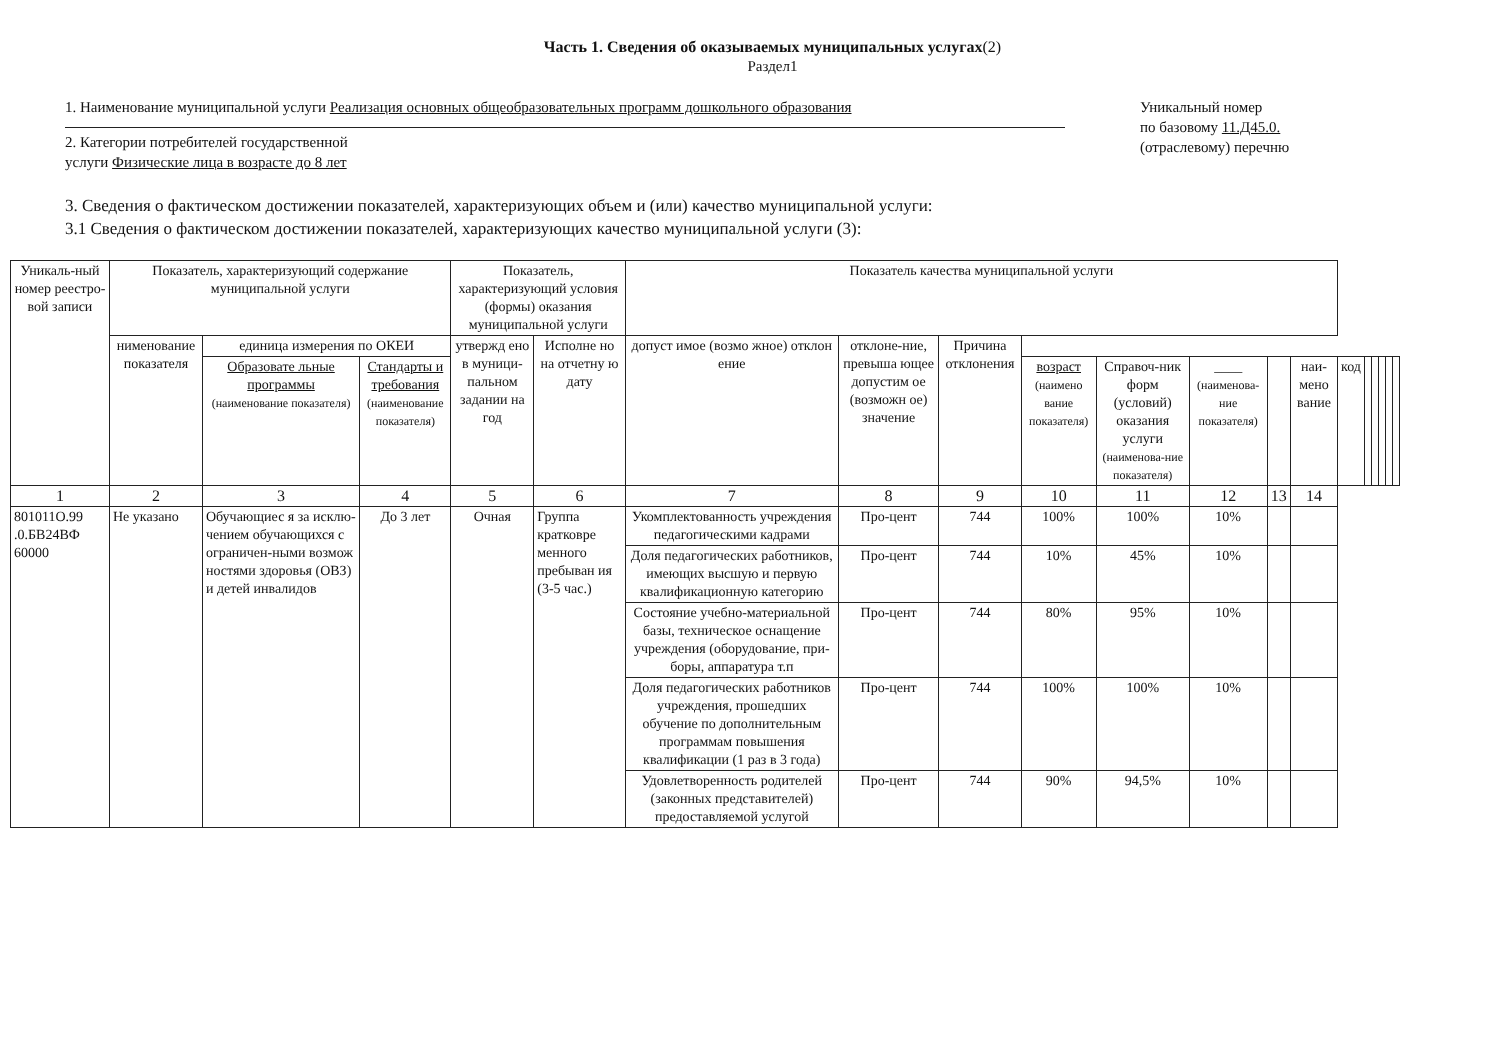Часть 1. Сведения об оказываемых муниципальных услугах(2)
Раздел1
1. Наименование муниципальной услуги Реализация основных общеобразовательных программ дошкольного образования
2. Категории потребителей государственной
услуги Физические лица в возрасте до 8 лет
Уникальный номер
по базовому 11.Д45.0.
(отраслевому) перечню
3. Сведения о фактическом достижении показателей, характеризующих объем и (или) качество муниципальной услуги:
3.1 Сведения о фактическом достижении показателей, характеризующих качество муниципальной услуги (3):
| Уникаль-ный номер реестро-вой записи | Показатель, характеризующий содержание муниципальной услуги | | | Показатель, характеризующий условия (формы) оказания муниципальной услуги | | Показатель качества муниципальной услуги | | | | | | | | | | | | | |
| --- | --- | --- | --- | --- | --- | --- | --- | --- | --- | --- | --- | --- | --- | --- | --- | --- | --- | --- | --- |
| | нименование показателя | единица измерения по ОКЕИ | | утвержд ено в муници-пальном задании на год | Исполне но на отчетну ю дату | допуст имое (возмо жное) отклон ение | отклоне-ние, превыша ющее допустим ое (возможн ое) значение | Причина отклонения | | | | | | | | | | | |
| | | Образовате льные программы (наименование показателя) | Стандарты и требования (наименование показателя) | | | | | | возраст (наимено вание показателя) | Справоч-ник форм (условий) оказания услуги (наименова-ние показателя) | ____ (наименова-ние показателя) | | наи-мено вание | код | | | | | |
| 1 | 2 | 3 | 4 | 5 | 6 | 7 | 8 | 9 | 10 | 11 | 12 | 13 | 14 | | | | | | |
| 801011О.99 .0.БВ24ВФ 60000 | Не указано | Обучающиес я за исклю-чением обучающихся с ограничен-ными возмож ностями здоровья (ОВЗ) и детей инвалидов | До 3 лет | Очная | Группа кратковре менного пребыван ия (3-5 час.) | Укомплектованность учреждения педагогическими кадрами | Про-цент | 744 | 100% | 100% | 10% | | | | | | | | |
| | | | | | | Доля педагогических работников, имеющих высшую и первую квалификационную категорию | Про-цент | 744 | 10% | 45% | 10% | | | | | | | | |
| | | | | | | Состояние учебно-материальной базы, техническое оснащение учреждения (оборудование, при-боры, аппаратура т.п | Про-цент | 744 | 80% | 95% | 10% | | | | | | | | |
| | | | | | | Доля педагогических работников учреждения, прошедших обучение по дополнительным программам повышения квалификации (1 раз в 3 года) | Про-цент | 744 | 100% | 100% | 10% | | | | | | | | |
| | | | | | | Удовлетворенность родителей (законных представителей) предоставляемой услугой | Про-цент | 744 | 90% | 94,5% | 10% | | | | | | | | |